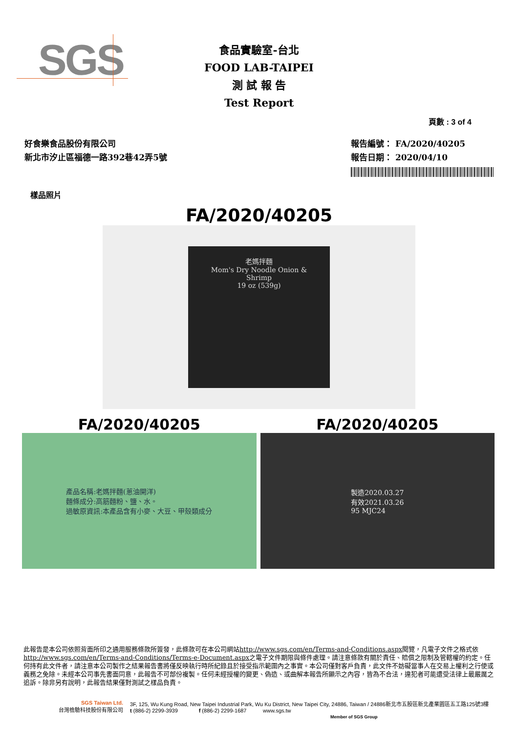SGS
食品實驗室-台北
FOOD LAB-TAIPEI
測 試 報 告
Test Report
頁數 : 3 of 4
好食樂食品股份有限公司
新北市汐止區福德一路392巷42弄5號
報告編號： FA/2020/40205
報告日期： 2020/04/10
樣品照片
FA/2020/40205
老媽拌麵
Mom's Dry Noodle Onion & Shrimp
19 oz (539g)
FA/2020/40205
產品名稱:老媽拌麵(蔥油開洋)
麵條成分:高筋麵粉、鹽、水。
過敏原資訊:本產品含有小麥、大豆、甲殼類成分
FA/2020/40205
製造2020.03.27
有效2021.03.26
95 MJC24
此報告是本公司依照背面所印之通用服務條款所簽發，此條款可在本公司網站http://www.sgs.com/en/Terms-and-Conditions.aspx閱覽，凡電子文件之格式依http://www.sgs.com/en/Terms-and-Conditions/Terms-e-Document.aspx之電子文件期限與條件處理。請注意條款有關於責任、賠償之限制及管轄權的約定。任何持有此文件者，請注意本公司製作之結果報告書將僅反映執行時所紀錄且於接受指示範圍內之事實。本公司僅對客戶負責，此文件不妨礙當事人在交易上權利之行使或義務之免除。未經本公司事先書面同意，此報告不可部份複製。任何未經授權的變更、偽造、或曲解本報告所顯示之內容，皆為不合法，違犯者可能遭受法律上最嚴厲之追訴。除非另有說明，此報告結果僅對測試之樣品負責。
SGS Taiwan Ltd.
台灣檢驗科技股份有限公司
3F, 125, Wu Kung Road, New Taipei Industrial Park, Wu Ku District, New Taipei City, 24886, Taiwan / 24886新北市五股區新北產業園區五工路125號3樓
t (886-2) 2299-3939 f (886-2) 2299-1687 www.sgs.tw
Member of SGS Group